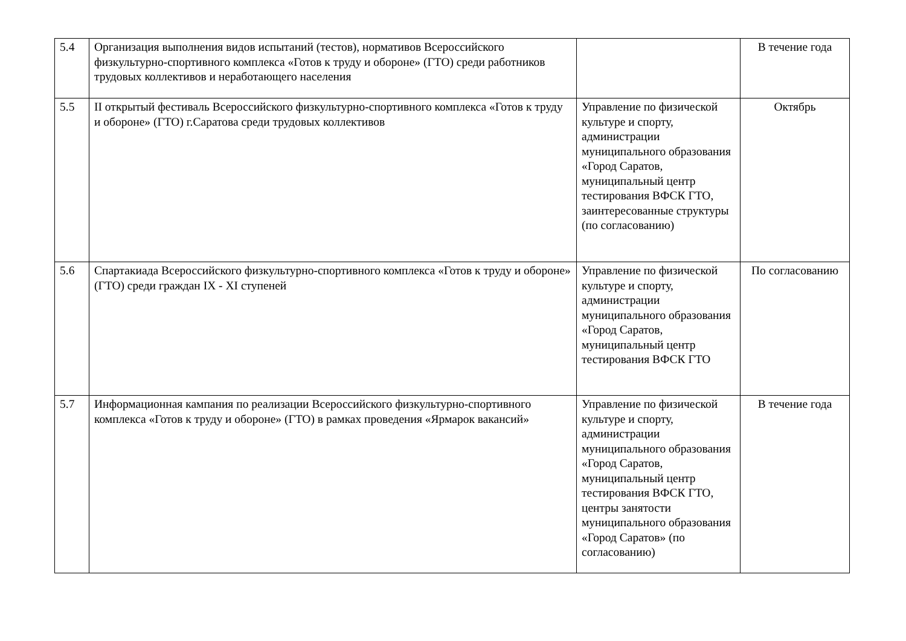| 5.4 | Организация выполнения видов испытаний (тестов), нормативов Всероссийского физкультурно-спортивного комплекса «Готов к труду и обороне» (ГТО) среди работников трудовых коллективов и неработающего населения | | В течение года |
| 5.5 | II открытый фестиваль Всероссийского физкультурно-спортивного комплекса «Готов к труду и обороне» (ГТО) г.Саратова среди трудовых коллективов | Управление по физической культуре и спорту, администрации муниципального образования «Город Саратов, муниципальный центр тестирования ВФСК ГТО, заинтересованные структуры (по согласованию) | Октябрь |
| 5.6 | Спартакиада Всероссийского физкультурно-спортивного комплекса «Готов к труду и обороне» (ГТО) среди граждан IX - XI ступеней | Управление по физической культуре и спорту, администрации муниципального образования «Город Саратов, муниципальный центр тестирования ВФСК ГТО | По согласованию |
| 5.7 | Информационная кампания по реализации Всероссийского физкультурно-спортивного комплекса «Готов к труду и обороне» (ГТО) в рамках проведения «Ярмарок вакансий» | Управление по физической культуре и спорту, администрации муниципального образования «Город Саратов, муниципальный центр тестирования ВФСК ГТО, центры занятости муниципального образования «Город Саратов» (по согласованию) | В течение года |